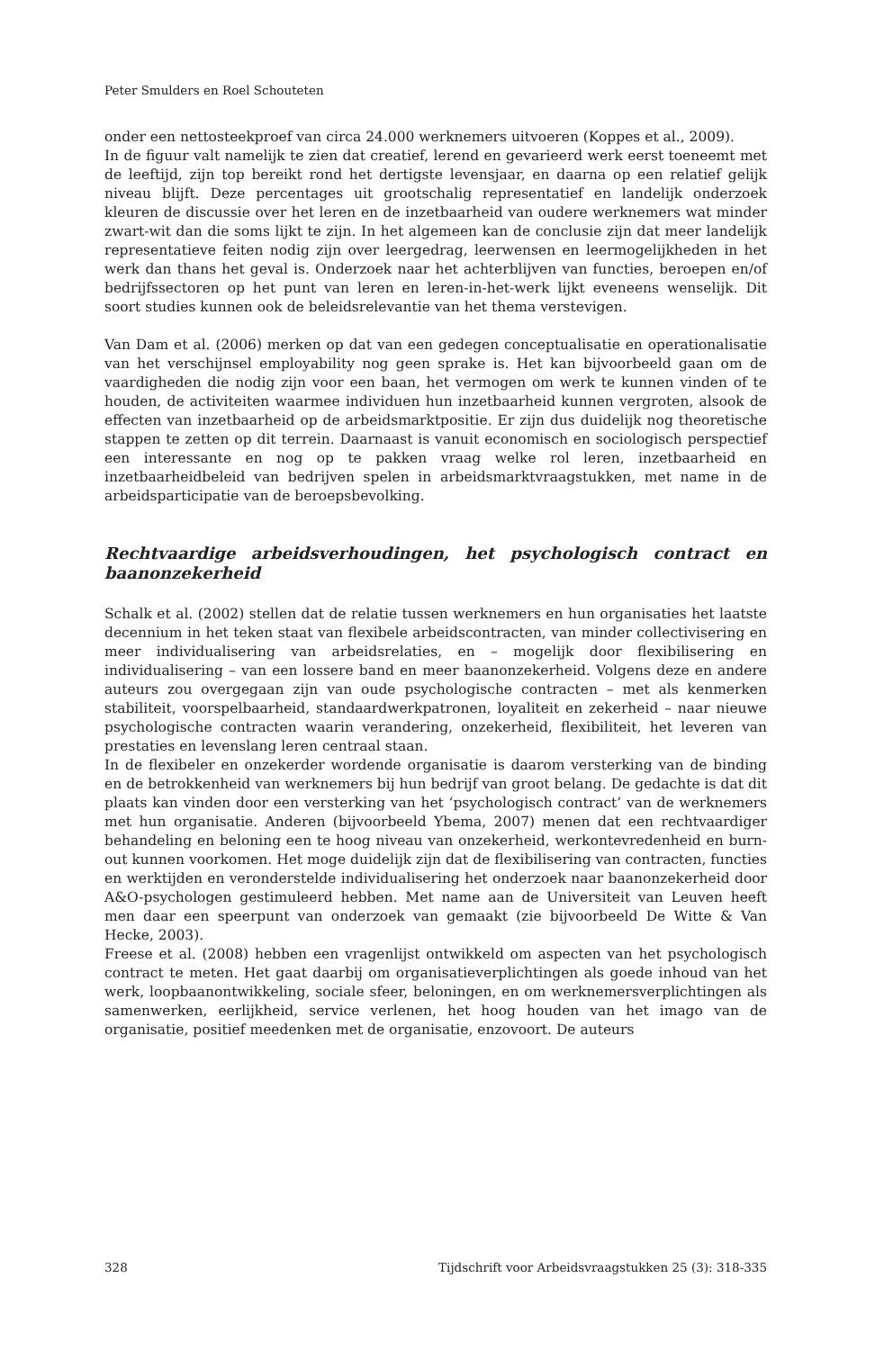Peter Smulders en Roel Schouteten
onder een nettosteekproef van circa 24.000 werknemers uitvoeren (Koppes et al., 2009).
In de figuur valt namelijk te zien dat creatief, lerend en gevarieerd werk eerst toeneemt met de leeftijd, zijn top bereikt rond het dertigste levensjaar, en daarna op een relatief gelijk niveau blijft. Deze percentages uit grootschalig representatief en landelijk onderzoek kleuren de discussie over het leren en de inzetbaarheid van oudere werknemers wat minder zwart-wit dan die soms lijkt te zijn. In het algemeen kan de conclusie zijn dat meer landelijk representatieve feiten nodig zijn over leergedrag, leerwensen en leermogelijkheden in het werk dan thans het geval is. Onderzoek naar het achterblijven van functies, beroepen en/of bedrijfssectoren op het punt van leren en leren-in-het-werk lijkt eveneens wenselijk. Dit soort studies kunnen ook de beleidsrelevantie van het thema verstevigen.
Van Dam et al. (2006) merken op dat van een gedegen conceptualisatie en operationalisatie van het verschijnsel employability nog geen sprake is. Het kan bijvoorbeeld gaan om de vaardigheden die nodig zijn voor een baan, het vermogen om werk te kunnen vinden of te houden, de activiteiten waarmee individuen hun inzetbaarheid kunnen vergroten, alsook de effecten van inzetbaarheid op de arbeidsmarktpositie. Er zijn dus duidelijk nog theoretische stappen te zetten op dit terrein. Daarnaast is vanuit economisch en sociologisch perspectief een interessante en nog op te pakken vraag welke rol leren, inzetbaarheid en inzetbaarheidbeleid van bedrijven spelen in arbeidsmarktvraagstukken, met name in de arbeidsparticipatie van de beroepsbevolking.
Rechtvaardige arbeidsverhoudingen, het psychologisch contract en baanonzekerheid
Schalk et al. (2002) stellen dat de relatie tussen werknemers en hun organisaties het laatste decennium in het teken staat van flexibele arbeidscontracten, van minder collectivisering en meer individualisering van arbeidsrelaties, en – mogelijk door flexibilisering en individualisering – van een lossere band en meer baanonzekerheid. Volgens deze en andere auteurs zou overgegaan zijn van oude psychologische contracten – met als kenmerken stabiliteit, voorspelbaarheid, standaardwerkpatronen, loyaliteit en zekerheid – naar nieuwe psychologische contracten waarin verandering, onzekerheid, flexibiliteit, het leveren van prestaties en levenslang leren centraal staan.
In de flexibeler en onzekerder wordende organisatie is daarom versterking van de binding en de betrokkenheid van werknemers bij hun bedrijf van groot belang. De gedachte is dat dit plaats kan vinden door een versterking van het ‘psychologisch contract’ van de werknemers met hun organisatie. Anderen (bijvoorbeeld Ybema, 2007) menen dat een rechtvaardiger behandeling en beloning een te hoog niveau van onzekerheid, werkontevredenheid en burn-out kunnen voorkomen. Het moge duidelijk zijn dat de flexibilisering van contracten, functies en werktijden en veronderstelde individualisering het onderzoek naar baanonzekerheid door A&O-psychologen gestimuleerd hebben. Met name aan de Universiteit van Leuven heeft men daar een speerpunt van onderzoek van gemaakt (zie bijvoorbeeld De Witte & Van Hecke, 2003).
Freese et al. (2008) hebben een vragenlijst ontwikkeld om aspecten van het psychologisch contract te meten. Het gaat daarbij om organisatieverplichtingen als goede inhoud van het werk, loopbaanontwikkeling, sociale sfeer, beloningen, en om werknemersverplichtingen als samenwerken, eerlijkheid, service verlenen, het hoog houden van het imago van de organisatie, positief meedenken met de organisatie, enzovoort. De auteurs
328 Tijdschrift voor Arbeidsvraagstukken 25 (3): 318-335